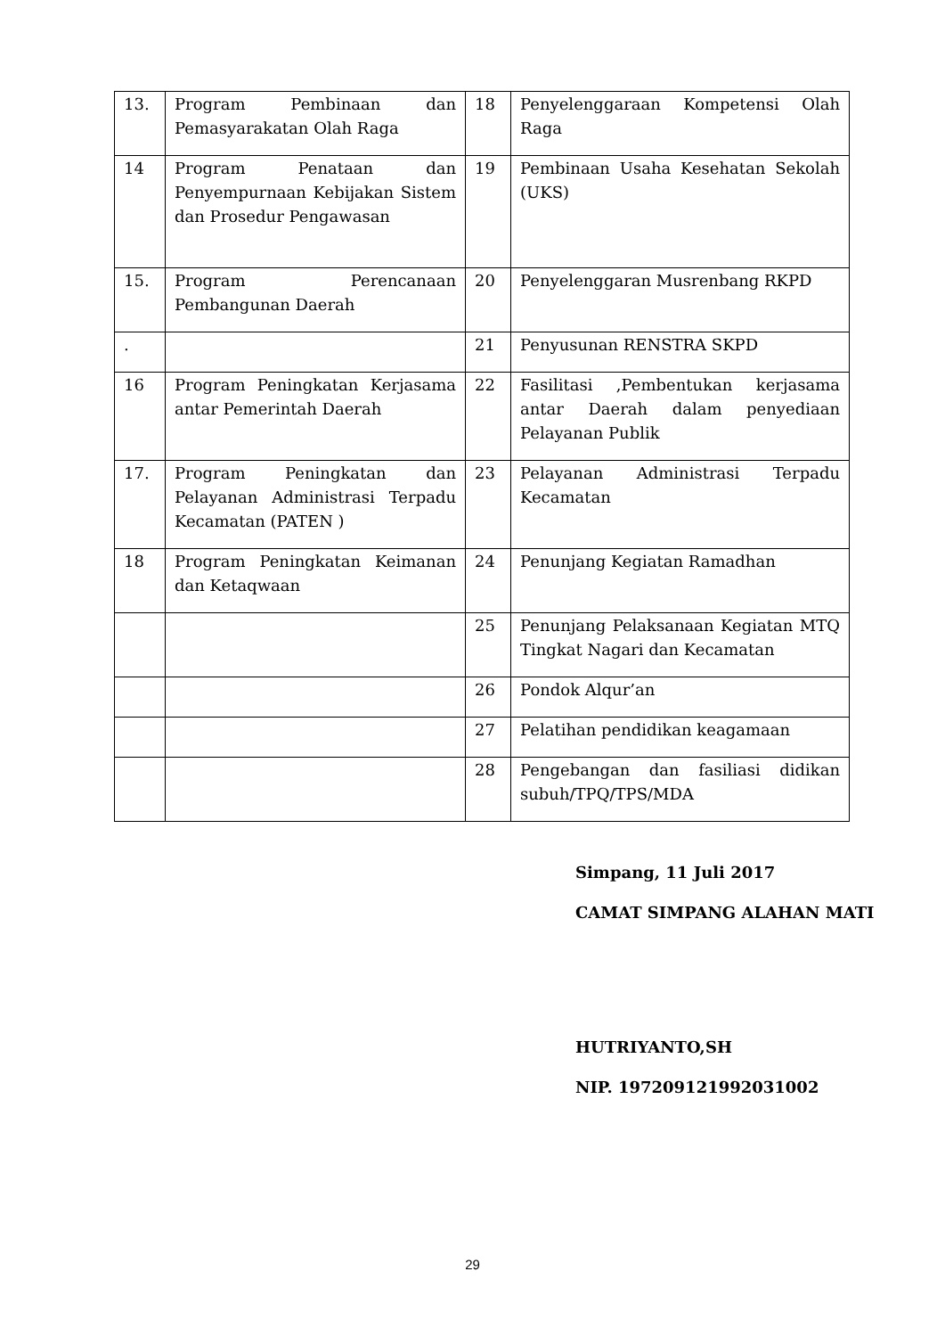| 13. | Program Pembinaan dan Pemasyarakatan Olah Raga | 18 | Penyelenggaraan Kompetensi Olah Raga |
| 14 | Program Penataan dan Penyempurnaan Kebijakan Sistem dan Prosedur Pengawasan | 19 | Pembinaan Usaha Kesehatan Sekolah (UKS) |
| 15. | Program Perencanaan Pembangunan Daerah | 20 | Penyelenggaran Musrenbang RKPD |
| . | | 21 | Penyusunan RENSTRA SKPD |
| 16 | Program Peningkatan Kerjasama antar Pemerintah Daerah | 22 | Fasilitasi ,Pembentukan kerjasama antar Daerah dalam penyediaan Pelayanan Publik |
| 17. | Program Peningkatan dan Pelayanan Administrasi Terpadu Kecamatan (PATEN ) | 23 | Pelayanan Administrasi Terpadu Kecamatan |
| 18 | Program Peningkatan Keimanan dan Ketaqwaan | 24 | Penunjang Kegiatan Ramadhan |
| | | 25 | Penunjang Pelaksanaan Kegiatan MTQ Tingkat Nagari dan Kecamatan |
| | | 26 | Pondok Alqur’an |
| | | 27 | Pelatihan pendidikan keagamaan |
| | | 28 | Pengebangan dan fasiliasi didikan subuh/TPQ/TPS/MDA |
Simpang, 11 Juli 2017
CAMAT SIMPANG ALAHAN MATI
HUTRIYANTO,SH
NIP. 197209121992031002
29